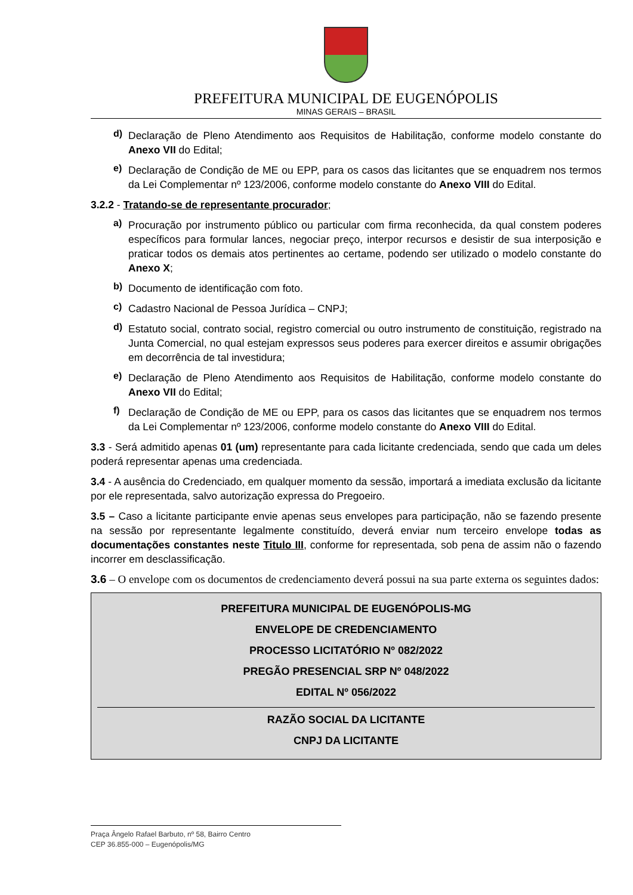PREFEITURA MUNICIPAL DE EUGENÓPOLIS
MINAS GERAIS – BRASIL
d)
Declaração de Pleno Atendimento aos Requisitos de Habilitação, conforme modelo constante do Anexo VII do Edital;
e)
Declaração de Condição de ME ou EPP, para os casos das licitantes que se enquadrem nos termos da Lei Complementar nº 123/2006, conforme modelo constante do Anexo VIII do Edital.
3.2.2 - Tratando-se de representante procurador;
a)
Procuração por instrumento público ou particular com firma reconhecida, da qual constem poderes específicos para formular lances, negociar preço, interpor recursos e desistir de sua interposição e praticar todos os demais atos pertinentes ao certame, podendo ser utilizado o modelo constante do Anexo X;
b)
Documento de identificação com foto.
c)
Cadastro Nacional de Pessoa Jurídica – CNPJ;
d)
Estatuto social, contrato social, registro comercial ou outro instrumento de constituição, registrado na Junta Comercial, no qual estejam expressos seus poderes para exercer direitos e assumir obrigações em decorrência de tal investidura;
e)
Declaração de Pleno Atendimento aos Requisitos de Habilitação, conforme modelo constante do Anexo VII do Edital;
f)
Declaração de Condição de ME ou EPP, para os casos das licitantes que se enquadrem nos termos da Lei Complementar nº 123/2006, conforme modelo constante do Anexo VIII do Edital.
3.3 - Será admitido apenas 01 (um) representante para cada licitante credenciada, sendo que cada um deles poderá representar apenas uma credenciada.
3.4 - A ausência do Credenciado, em qualquer momento da sessão, importará a imediata exclusão da licitante por ele representada, salvo autorização expressa do Pregoeiro.
3.5 – Caso a licitante participante envie apenas seus envelopes para participação, não se fazendo presente na sessão por representante legalmente constituído, deverá enviar num terceiro envelope todas as documentações constantes neste Titulo III, conforme for representada, sob pena de assim não o fazendo incorrer em desclassificação.
3.6 – O envelope com os documentos de credenciamento deverá possui na sua parte externa os seguintes dados:
PREFEITURA MUNICIPAL DE EUGENÓPOLIS-MG
ENVELOPE DE CREDENCIAMENTO
PROCESSO LICITATÓRIO Nº 082/2022
PREGÃO PRESENCIAL SRP Nº 048/2022
EDITAL Nº 056/2022
RAZÃO SOCIAL DA LICITANTE
CNPJ DA LICITANTE
Praça Ângelo Rafael Barbuto, nº 58, Bairro Centro
CEP 36.855-000 – Eugenópolis/MG